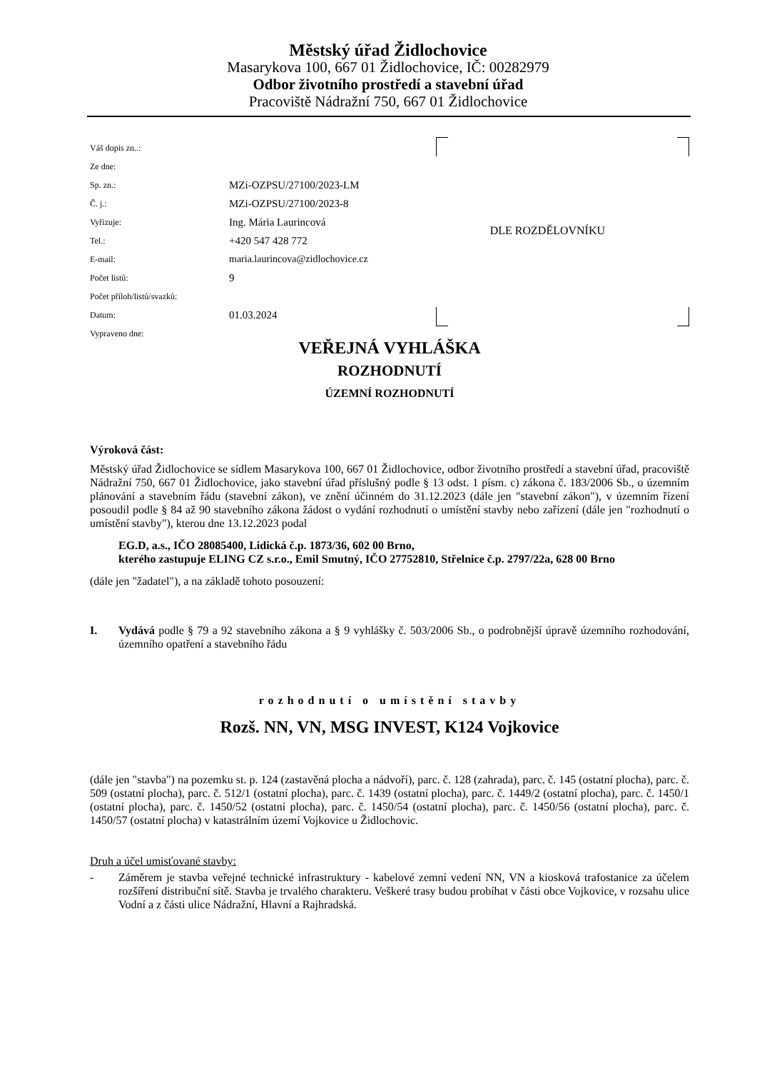Městský úřad Židlochovice
Masarykova 100, 667 01 Židlochovice, IČ: 00282979
Odbor životního prostředí a stavební úřad
Pracoviště Nádražní 750, 667 01 Židlochovice
Váš dopis zn..:
Ze dne:
Sp. zn.: MZi-OZPSU/27100/2023-LM
Č. j.: MZi-OZPSU/27100/2023-8
Vyřizuje: Ing. Mária Laurincová
Tel.: +420 547 428 772
E-mail: maria.laurincova@zidlochovice.cz
Počet listů: 9
Počet příloh/listů/svazků:
Datum: 01.03.2024
Vypraveno dne:
DLE ROZDĚLOVNÍKU
VEŘEJNÁ VYHLÁŠKA
ROZHODNUTÍ
ÚZEMNÍ ROZHODNUTÍ
Výroková část:
Městský úřad Židlochovice se sídlem Masarykova 100, 667 01 Židlochovice, odbor životního prostředí a stavební úřad, pracoviště Nádražní 750, 667 01 Židlochovice, jako stavební úřad příslušný podle § 13 odst. 1 písm. c) zákona č. 183/2006 Sb., o územním plánování a stavebním řádu (stavební zákon), ve znění účinném do 31.12.2023 (dále jen "stavební zákon"), v územním řízení posoudil podle § 84 až 90 stavebního zákona žádost o vydání rozhodnutí o umístění stavby nebo zařízení (dále jen "rozhodnutí o umístění stavby"), kterou dne 13.12.2023 podal
EG.D, a.s., IČO 28085400, Lidická č.p. 1873/36, 602 00 Brno,
kterého zastupuje ELING CZ s.r.o., Emil Smutný, IČO 27752810, Střelnice č.p. 2797/22a, 628 00 Brno
(dále jen "žadatel"), a na základě tohoto posouzení:
I. Vydává podle § 79 a 92 stavebního zákona a § 9 vyhlášky č. 503/2006 Sb., o podrobnější úpravě územního rozhodování, územního opatření a stavebního řádu
rozhodnutí o umístění stavby
Rozš. NN, VN, MSG INVEST, K124 Vojkovice
(dále jen "stavba") na pozemku st. p. 124 (zastavěná plocha a nádvoří), parc. č. 128 (zahrada), parc. č. 145 (ostatní plocha), parc. č. 509 (ostatní plocha), parc. č. 512/1 (ostatní plocha), parc. č. 1439 (ostatní plocha), parc. č. 1449/2 (ostatní plocha), parc. č. 1450/1 (ostatní plocha), parc. č. 1450/52 (ostatní plocha), parc. č. 1450/54 (ostatní plocha), parc. č. 1450/56 (ostatní plocha), parc. č. 1450/57 (ostatní plocha) v katastrálním území Vojkovice u Židlochovic.
Druh a účel umisťované stavby:
- Záměrem je stavba veřejné technické infrastruktury - kabelové zemní vedení NN, VN a kiosková trafostanice za účelem rozšíření distribuční sítě. Stavba je trvalého charakteru. Veškeré trasy budou probíhat v části obce Vojkovice, v rozsahu ulice Vodní a z části ulice Nádražní, Hlavní a Rajhradská.